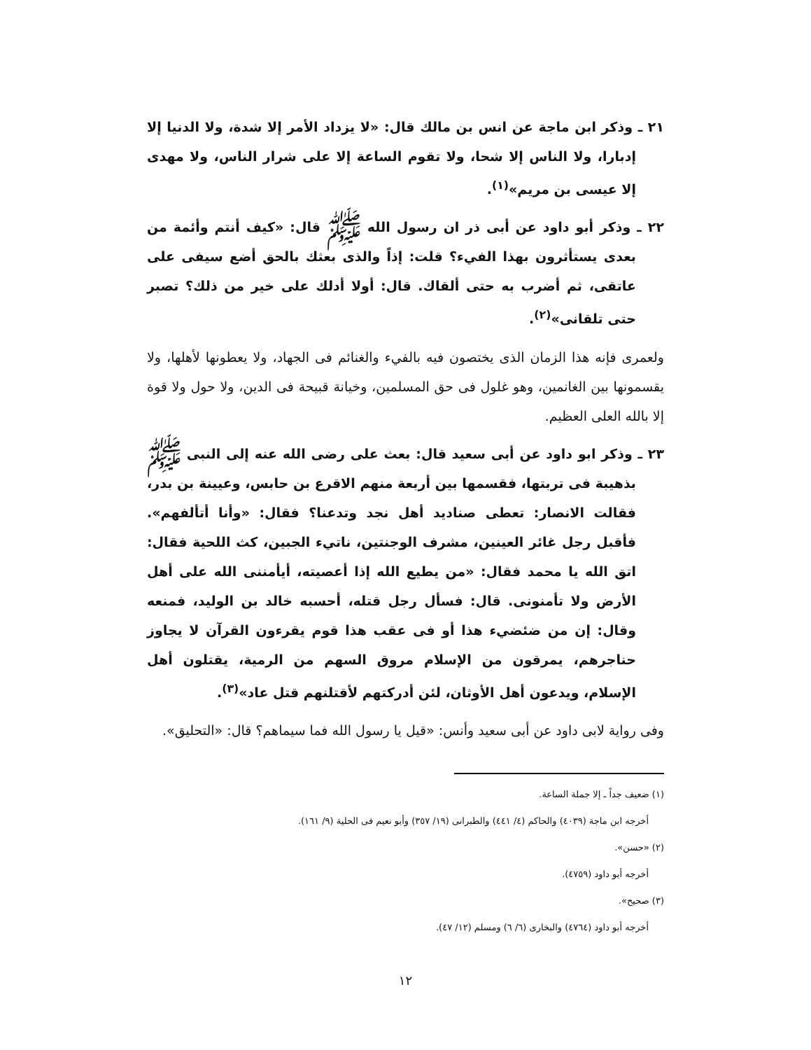٢١ ـ وذكر ابن ماجة عن انس بن مالك قال: «لا يزداد الأمر إلا شدة، ولا الدنيا إلا إدبارا، ولا الناس إلا شحا، ولا تقوم الساعة إلا على شرار الناس، ولا مهدى إلا عيسى بن مريم»<sup>(١)</sup>.
٢٢ ـ وذكر أبو داود عن أبى ذر ان رسول الله ﷺ قال: «كيف أنتم وأئمة من بعدى يستأثرون بهذا الفيء؟ قلت: إذاً والذى بعثك بالحق أضع سيفى على عاتقى، ثم أضرب به حتى ألقاك. قال: أولا أدلك على خير من ذلك؟ تصبر حتى تلقانى»<sup>(٢)</sup>.
ولعمرى فإنه هذا الزمان الذى يختصون فيه بالفيء والغنائم فى الجهاد، ولا يعطونها لأهلها، ولا يقسمونها بين الغانمين، وهو غلول فى حق المسلمين، وخيانة قبيحة فى الدين، ولا حول ولا قوة إلا بالله العلى العظيم.
٢٣ ـ وذكر ابو داود عن أبى سعيد قال: بعث على رضى الله عنه إلى النبى ﷺ بذهيبة فى تربتها، فقسمها بين أربعة منهم الاقرع بن حابس، وعيينة بن بدر، فقالت الانصار: تعطى صناديد أهل نجد وتدعنا؟ فقال: «وأنا أتألفهم». فأقبل رجل غائر العينين، مشرف الوجنتين، ناتيء الجبين، كث اللحية فقال: اتق الله يا محمد فقال: «من يطيع الله إذا أعصيته، أيأمننى الله على أهل الأرض ولا تأمنونى. قال: فسأل رجل قتله، أحسبه خالد بن الوليد، فمنعه وقال: إن من ضئضيء هذا أو فى عقب هذا قوم يقرءون القرآن لا يجاوز حناجرهم، يمرقون من الإسلام مروق السهم من الرمية، يقتلون أهل الإسلام، ويدعون أهل الأوثان، لئن أدركتهم لأقتلنهم قتل عاد»<sup>(٣)</sup>.
وفى رواية لابى داود عن أبى سعيد وأنس: «قيل يا رسول الله فما سيماهم؟ قال: «التحليق».
(١) ضعيف جداً ـ إلا جملة الساعة.
أخرجه ابن ماجة (٤٠٣٩) والحاكم (٤/ ٤٤١) والطبرانى (١٩/ ٣٥٧) وأبو نعيم فى الحلية (٩/ ١٦١).
(٢) «حسن».
أخرجه أبو داود (٤٧٥٩).
(٣) صحيح».
أخرجه أبو داود (٤٧٦٤) والبخارى (٦/ ٦) ومسلم (١٢/ ٤٧).
١٢